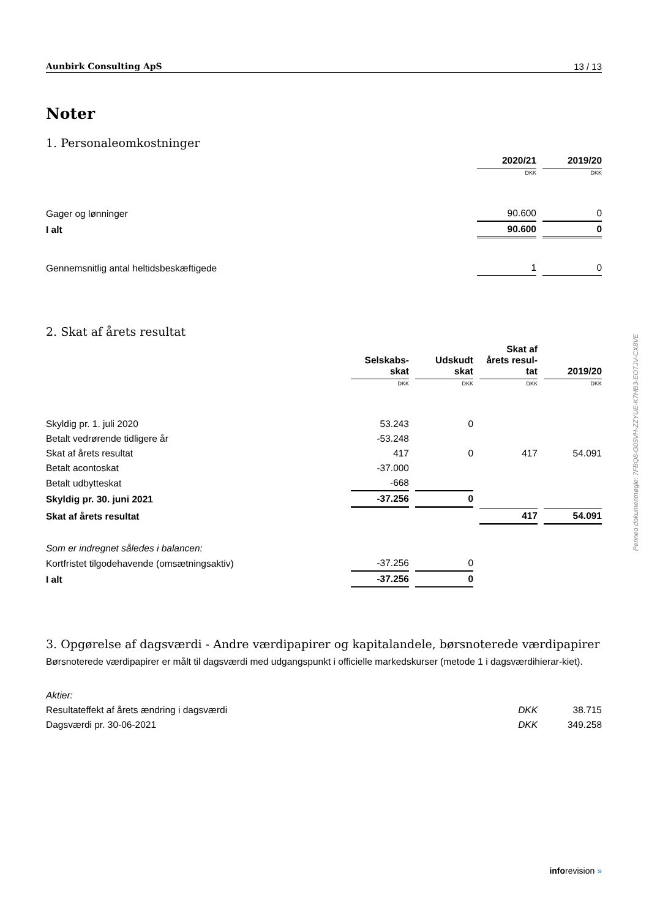Aunbirk Consulting ApS 13 / 13
Noter
1. Personaleomkostninger
| | 2020/21 | 2019/20 |
| --- | --- | --- |
| | DKK | DKK |
| Gager og lønninger | 90.600 | 0 |
| I alt | 90.600 | 0 |
| Gennemsnitlig antal heltidsbeskæftigede | 1 | 0 |
2. Skat af årets resultat
| | Selskabs- skat | Udskudt skat | Skat af årets resul- tat | 2019/20 |
| --- | --- | --- | --- | --- |
| | DKK | DKK | DKK | DKK |
| Skyldig pr. 1. juli 2020 | 53.243 | 0 | | |
| Betalt vedrørende tidligere år | -53.248 | | | |
| Skat af årets resultat | 417 | 0 | 417 | 54.091 |
| Betalt acontoskat | -37.000 | | | |
| Betalt udbytteskat | -668 | | | |
| Skyldig pr. 30. juni 2021 | -37.256 | 0 | | |
| Skat af årets resultat | | | 417 | 54.091 |
| Som er indregnet således i balancen: | | | | |
| Kortfristet tilgodehavende (omsætningsaktiv) | -37.256 | 0 | | |
| I alt | -37.256 | 0 | | |
3. Opgørelse af dagsværdi - Andre værdipapirer og kapitalandele, børsnoterede værdipapirer
Børsnoterede værdipapirer er målt til dagsværdi med udgangspunkt i officielle markedskurser (metode 1 i dagsværdihierar-kiet).
| Aktier: | | |
| Resultateffekt af årets ændring i dagsværdi | DKK | 38.715 |
| Dagsværdi pr. 30-06-2021 | DKK | 349.258 |
Penneo dokumentnøgle: 7FBQ8-G05VH-ZZYUE-K7HB3-EOTJV-CX8VE
inforevision »